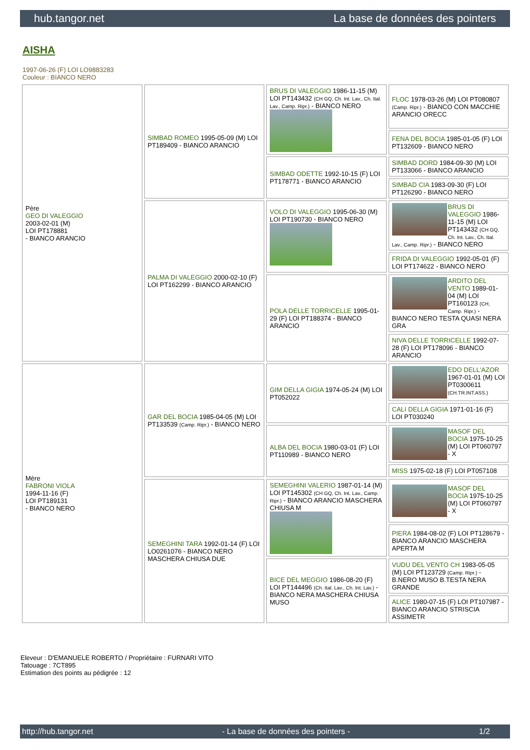hub.tangor.net La base de données des pointers
AISHA
1997-06-26 (F) LOI LO9883283
Couleur : BIANCO NERO
| Père GEO DI VALEGGIO 2003-02-01 (M) LOI PT178881 - BIANCO ARANCIO | SIMBAD ROMEO 1995-05-09 (M) LOI PT189409 - BIANCO ARANCIO | BRUS DI VALEGGIO 1986-11-15 (M) LOI PT143432 (CH GQ, Ch. Int. Lav., Ch. Ital. Lav., Camp. Ripr.) - BIANCO NERO | FLOC 1978-03-26 (M) LOI PT080807 (Camp. Ripr.) - BIANCO CON MACCHIE ARANCIO ORECC |
| | | | FENA DEL BOCIA 1985-01-05 (F) LOI PT132609 - BIANCO NERO |
| | | SIMBAD ODETTE 1992-10-15 (F) LOI PT178771 - BIANCO ARANCIO | SIMBAD DORD 1984-09-30 (M) LOI PT133066 - BIANCO ARANCIO |
| | | | SIMBAD CIA 1983-09-30 (F) LOI PT126290 - BIANCO NERO |
| | PALMA DI VALEGGIO 2000-02-10 (F) LOI PT162299 - BIANCO ARANCIO | VOLO DI VALEGGIO 1995-06-30 (M) LOI PT190730 - BIANCO NERO | BRUS DI VALEGGIO 1986-11-15 (M) LOI PT143432 (CH GQ, Ch. Int. Lav., Ch. Ital. Lav., Camp. Ripr.) - BIANCO NERO |
| | | | FRIDA DI VALEGGIO 1992-05-01 (F) LOI PT174622 - BIANCO NERO |
| | | POLA DELLE TORRICELLE 1995-01-29 (F) LOI PT188374 - BIANCO ARANCIO | ARDITO DEL VENTO 1989-01-04 (M) LOI PT160123 (CH, Camp. Ripr.) - BIANCO NERO TESTA QUASI NERA GRA |
| | | | NIVA DELLE TORRICELLE 1992-07-28 (F) LOI PT178096 - BIANCO ARANCIO |
| Mère FABRONI VIOLA 1994-11-16 (F) LOI PT189131 - BIANCO NERO | GAR DEL BOCIA 1985-04-05 (M) LOI PT133539 (Camp. Ripr.) - BIANCO NERO | GIM DELLA GIGIA 1974-05-24 (M) LOI PT052022 | EDO DELL'AZOR 1967-01-01 (M) LOI PT0300611 (CH.TR.INT.ASS.) |
| | | | CALI DELLA GIGIA 1971-01-16 (F) LOI PT030240 |
| | | ALBA DEL BOCIA 1980-03-01 (F) LOI PT110989 - BIANCO NERO | MASOF DEL BOCIA 1975-10-25 (M) LOI PT060797 - X |
| | | | MISS 1975-02-18 (F) LOI PT057108 |
| | SEMEGHINI TARA 1992-01-14 (F) LOI LO0261076 - BIANCO NERO MASCHERA CHIUSA DUE | SEMEGHINI VALERIO 1987-01-14 (M) LOI PT145302 (CH GQ, Ch. Int. Lav., Camp. Ripr.) - BIANCO ARANCIO MASCHERA CHIUSA M | MASOF DEL BOCIA 1975-10-25 (M) LOI PT060797 - X |
| | | | PIERA 1984-08-02 (F) LOI PT128679 - BIANCO ARANCIO MASCHERA APERTA M |
| | | BICE DEL MEGGIO 1986-08-20 (F) LOI PT144496 (Ch. Ital. Lav., Ch. Int. Lav.) - BIANCO NERA MASCHERA CHIUSA MUSO | VUDU DEL VENTO CH 1983-05-05 (M) LOI PT123729 (Camp. Ripr.) - B.NERO MUSO B.TESTA NERA GRANDE |
| | | | ALICE 1980-07-15 (F) LOI PT107987 - BIANCO ARANCIO STRISCIA ASSIMETR |
Eleveur : D'EMANUELE ROBERTO / Propriétaire : FURNARI VITO
Tatouage : 7CT895
Estimation des points au pédigrée : 12
http://hub.tangor.net - La base de données des pointers - 1/2